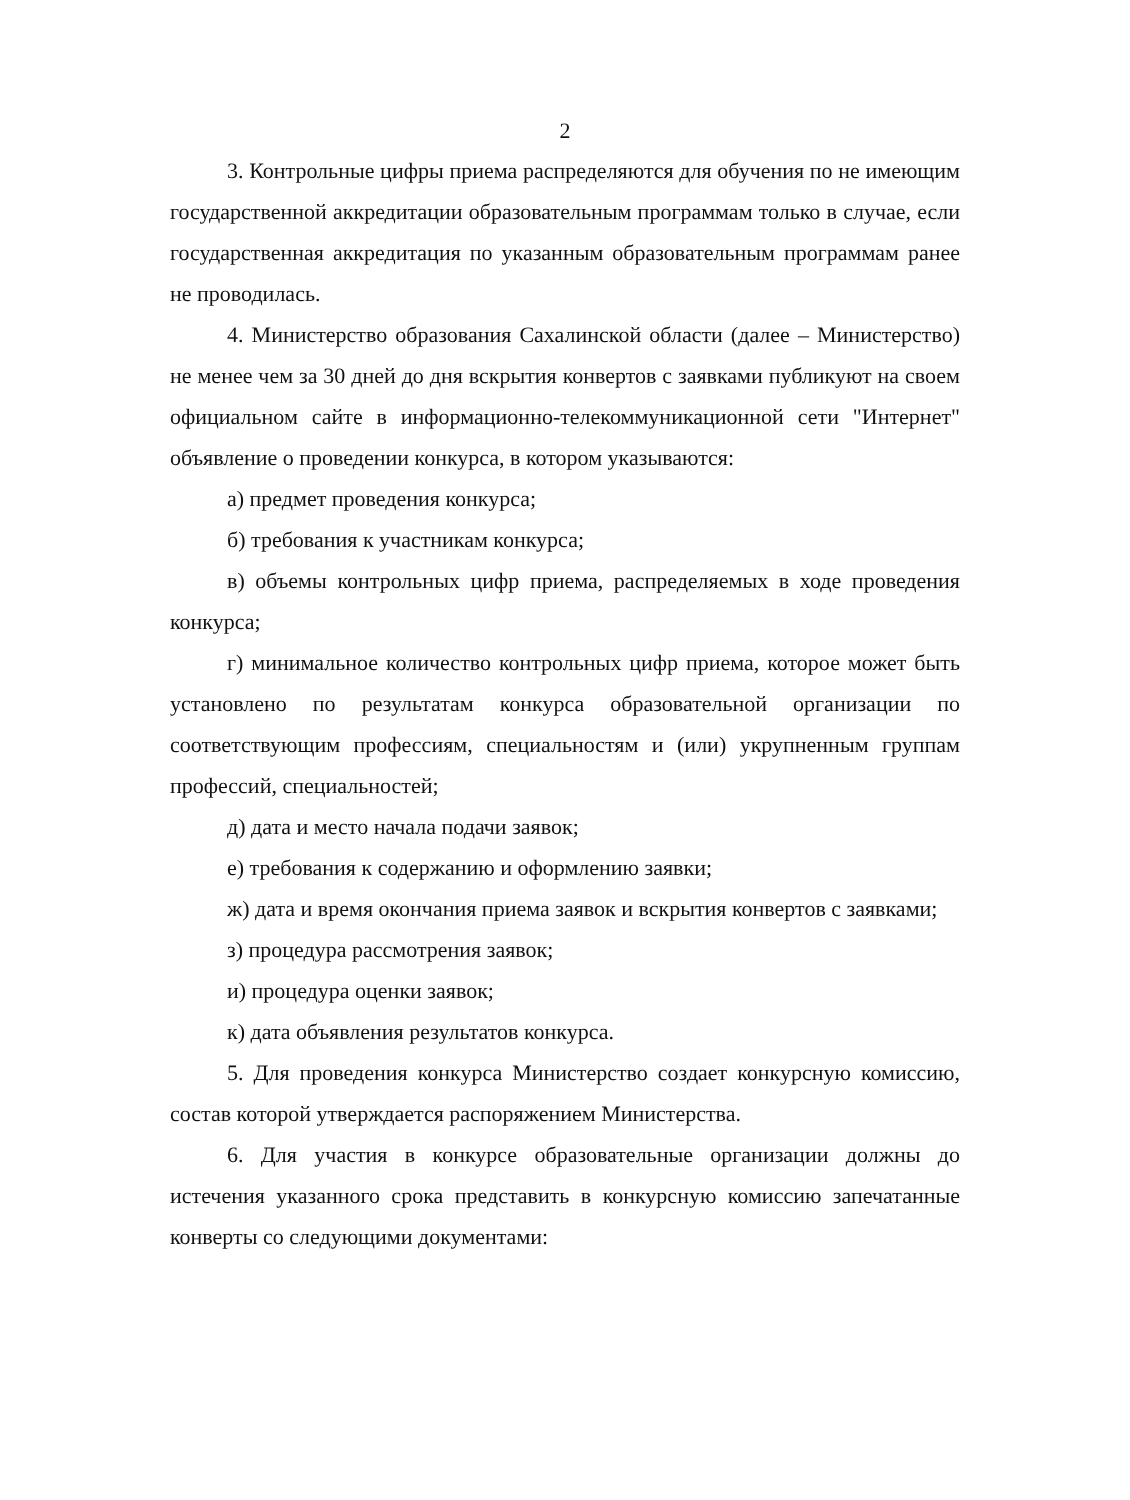2
3. Контрольные цифры приема распределяются для обучения по не имеющим государственной аккредитации образовательным программам только в случае, если государственная аккредитация по указанным образовательным программам ранее не проводилась.
4. Министерство образования Сахалинской области (далее – Министерство) не менее чем за 30 дней до дня вскрытия конвертов с заявками публикуют на своем официальном сайте в информационно-телекоммуникационной сети "Интернет" объявление о проведении конкурса, в котором указываются:
а) предмет проведения конкурса;
б) требования к участникам конкурса;
в) объемы контрольных цифр приема, распределяемых в ходе проведения конкурса;
г) минимальное количество контрольных цифр приема, которое может быть установлено по результатам конкурса образовательной организации по соответствующим профессиям, специальностям и (или) укрупненным группам профессий, специальностей;
д) дата и место начала подачи заявок;
е) требования к содержанию и оформлению заявки;
ж) дата и время окончания приема заявок и вскрытия конвертов с заявками;
з) процедура рассмотрения заявок;
и) процедура оценки заявок;
к) дата объявления результатов конкурса.
5. Для проведения конкурса Министерство создает конкурсную комиссию, состав которой утверждается распоряжением Министерства.
6. Для участия в конкурсе образовательные организации должны до истечения указанного срока представить в конкурсную комиссию запечатанные конверты со следующими документами: